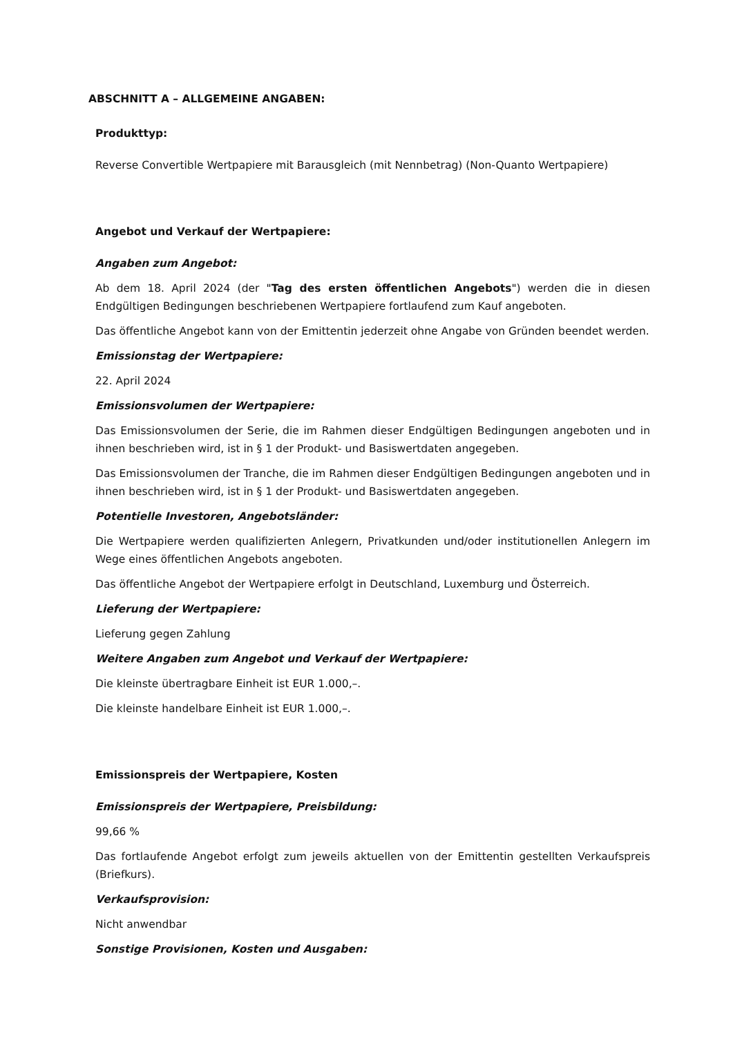ABSCHNITT A – ALLGEMEINE ANGABEN:
Produkttyp:
Reverse Convertible Wertpapiere mit Barausgleich (mit Nennbetrag) (Non-Quanto Wertpapiere)
Angebot und Verkauf der Wertpapiere:
Angaben zum Angebot:
Ab dem 18. April 2024 (der "Tag des ersten öffentlichen Angebots") werden die in diesen Endgültigen Bedingungen beschriebenen Wertpapiere fortlaufend zum Kauf angeboten.
Das öffentliche Angebot kann von der Emittentin jederzeit ohne Angabe von Gründen beendet werden.
Emissionstag der Wertpapiere:
22. April 2024
Emissionsvolumen der Wertpapiere:
Das Emissionsvolumen der Serie, die im Rahmen dieser Endgültigen Bedingungen angeboten und in ihnen beschrieben wird, ist in § 1 der Produkt- und Basiswertdaten angegeben.
Das Emissionsvolumen der Tranche, die im Rahmen dieser Endgültigen Bedingungen angeboten und in ihnen beschrieben wird, ist in § 1 der Produkt- und Basiswertdaten angegeben.
Potentielle Investoren, Angebotsländer:
Die Wertpapiere werden qualifizierten Anlegern, Privatkunden und/oder institutionellen Anlegern im Wege eines öffentlichen Angebots angeboten.
Das öffentliche Angebot der Wertpapiere erfolgt in Deutschland, Luxemburg und Österreich.
Lieferung der Wertpapiere:
Lieferung gegen Zahlung
Weitere Angaben zum Angebot und Verkauf der Wertpapiere:
Die kleinste übertragbare Einheit ist EUR 1.000,–.
Die kleinste handelbare Einheit ist EUR 1.000,–.
Emissionspreis der Wertpapiere, Kosten
Emissionspreis der Wertpapiere, Preisbildung:
99,66 %
Das fortlaufende Angebot erfolgt zum jeweils aktuellen von der Emittentin gestellten Verkaufspreis (Briefkurs).
Verkaufsprovision:
Nicht anwendbar
Sonstige Provisionen, Kosten und Ausgaben: